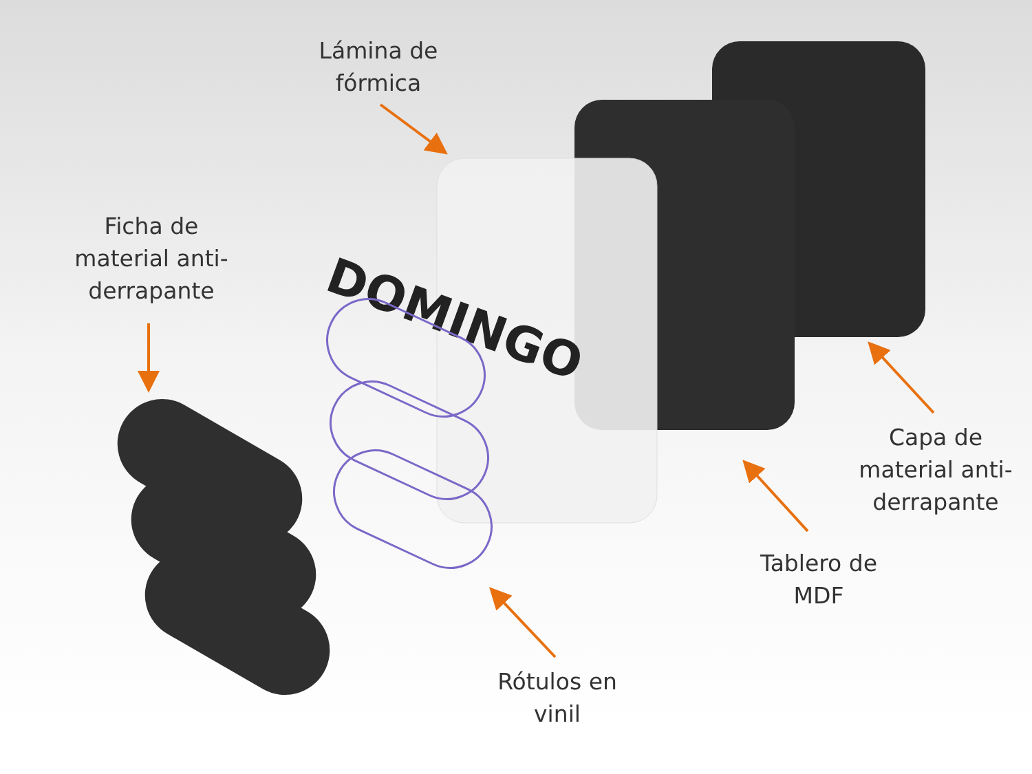DOMINGO
Lámina de
fórmica
Ficha de
material anti-
derrapante
Capa de
material anti-
derrapante
Tablero de
MDF
Rótulos en
vinil